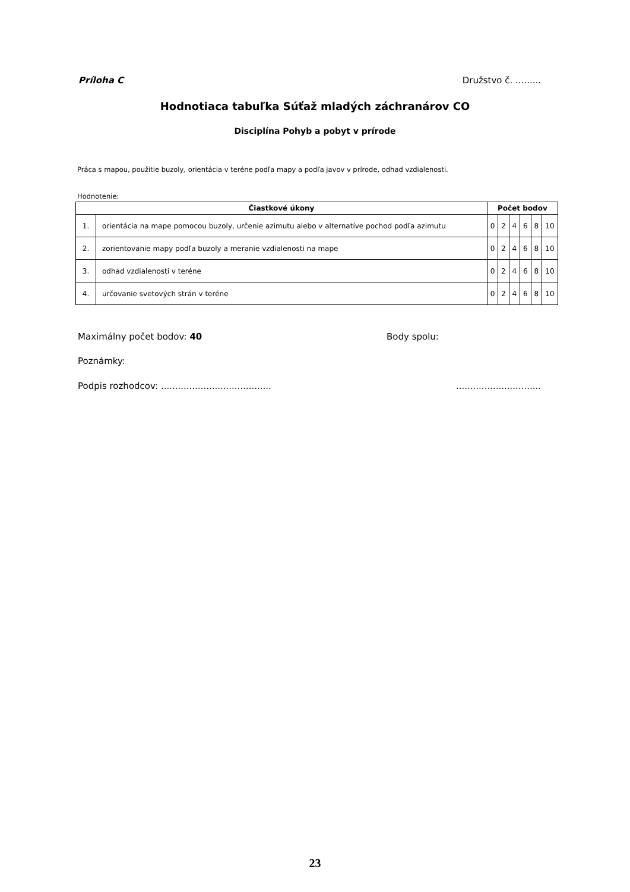Príloha C Družstvo č. .........
Hodnotiaca tabuľka Súťaž mladých záchranárov CO
Disciplína Pohyb a pobyt v prírode
Práca s mapou, použitie buzoly, orientácia v teréne podľa mapy a podľa javov v prírode, odhad vzdialenosti.
Hodnotenie:
| Čiastkové úkony | | Počet bodov | | | | | |
| --- | --- | --- | --- | --- | --- | --- | --- |
| 1. | orientácia na mape pomocou buzoly, určenie azimutu alebo v alternatíve pochod podľa azimutu | 0 | 2 | 4 | 6 | 8 | 10 |
| 2. | zorientovanie mapy podľa buzoly a meranie vzdialenosti na mape | 0 | 2 | 4 | 6 | 8 | 10 |
| 3. | odhad vzdialenosti v teréne | 0 | 2 | 4 | 6 | 8 | 10 |
| 4. | určovanie svetových strán v teréne | 0 | 2 | 4 | 6 | 8 | 10 |
Maximálny počet bodov: 40 Body spolu:
Poznámky:
Podpis rozhodcov: .....................................................................
23